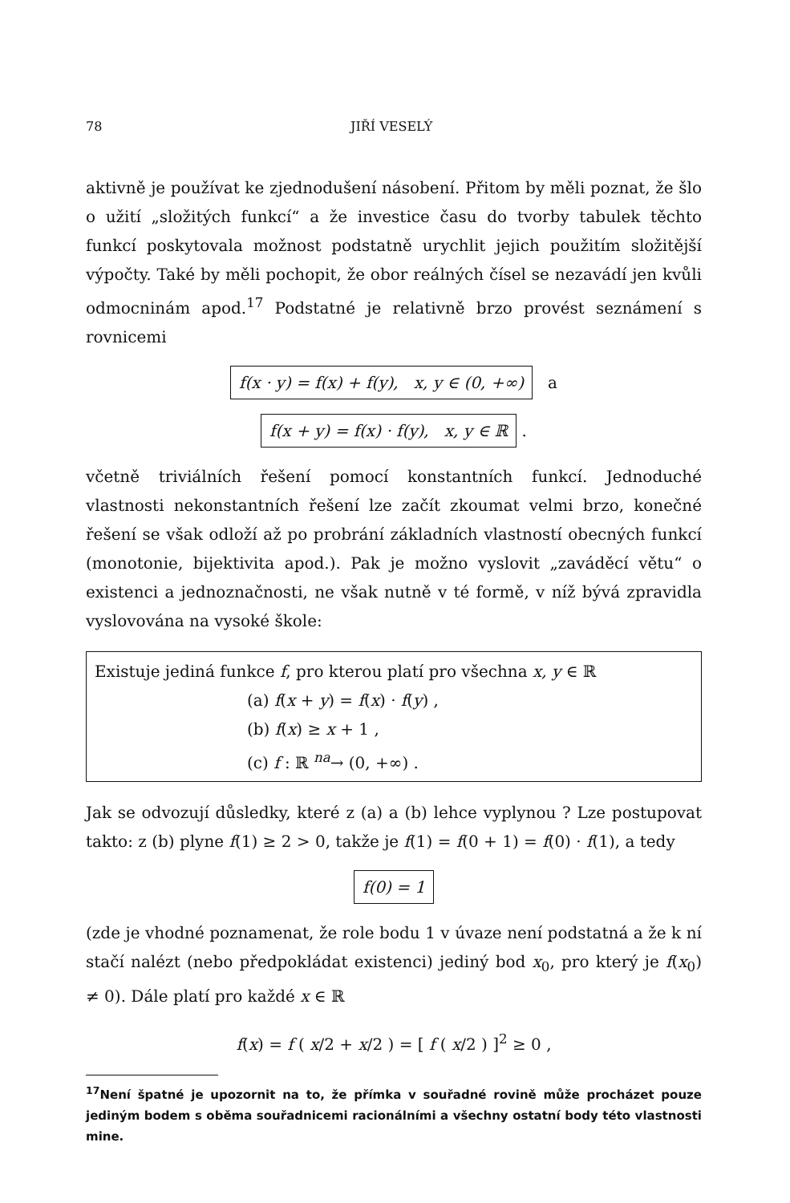78 JIŘÍ VESELÝ
aktivně je používat ke zjednodušení násobení. Přitom by měli poznat, že šlo o užití „složitých funkcí“ a že investice času do tvorby tabulek těchto funkcí poskytovala možnost podstatně urychlit jejich použitím složitější výpočty. Také by měli pochopit, že obor reálných čísel se nezavádí jen kvůli odmocninám apod.<sup>17</sup> Podstatné je relativně brzo provést seznámení s rovnicemi
f(x · y) = f(x) + f(y), x, y ∈ (0, +∞) a
f(x + y) = f(x) · f(y), x, y ∈ ℝ .
včetně triviálních řešení pomocí konstantních funkcí. Jednoduché vlastnosti nekonstantních řešení lze začít zkoumat velmi brzo, konečné řešení se však odloží až po probrání základních vlastností obecných funkcí (monotonie, bijektivita apod.). Pak je možno vyslovit „zaváděcí větu“ o existenci a jednoznačnosti, ne však nutně v té formě, v níž bývá zpravidla vyslovována na vysoké škole:
Existuje jediná funkce f, pro kterou platí pro všechna x, y ∈ ℝ
(a) f(x + y) = f(x) · f(y) ,
(b) f(x) ≥ x + 1 ,
(c) f : ℝ <sup>na</sup>→ (0, +∞) .
Jak se odvozují důsledky, které z (a) a (b) lehce vyplynou ? Lze postupovat takto: z (b) plyne f(1) ≥ 2 > 0, takže je f(1) = f(0 + 1) = f(0) · f(1), a tedy
f(0) = 1
(zde je vhodné poznamenat, že role bodu 1 v úvaze není podstatná a že k ní stačí nalézt (nebo předpokládat existenci) jediný bod x<sub>0</sub>, pro který je f(x<sub>0</sub>) ≠ 0). Dále platí pro každé x ∈ ℝ
f(x) = f ( x/2 + x/2 ) = [ f ( x/2 ) ]<sup>2</sup> ≥ 0 ,
<sup>17</sup> Není špatné je upozornit na to, že přímka v souřadné rovině může procházet pouze jediným bodem s oběma souřadnicemi racionálními a všechny ostatní body této vlastnosti mine.